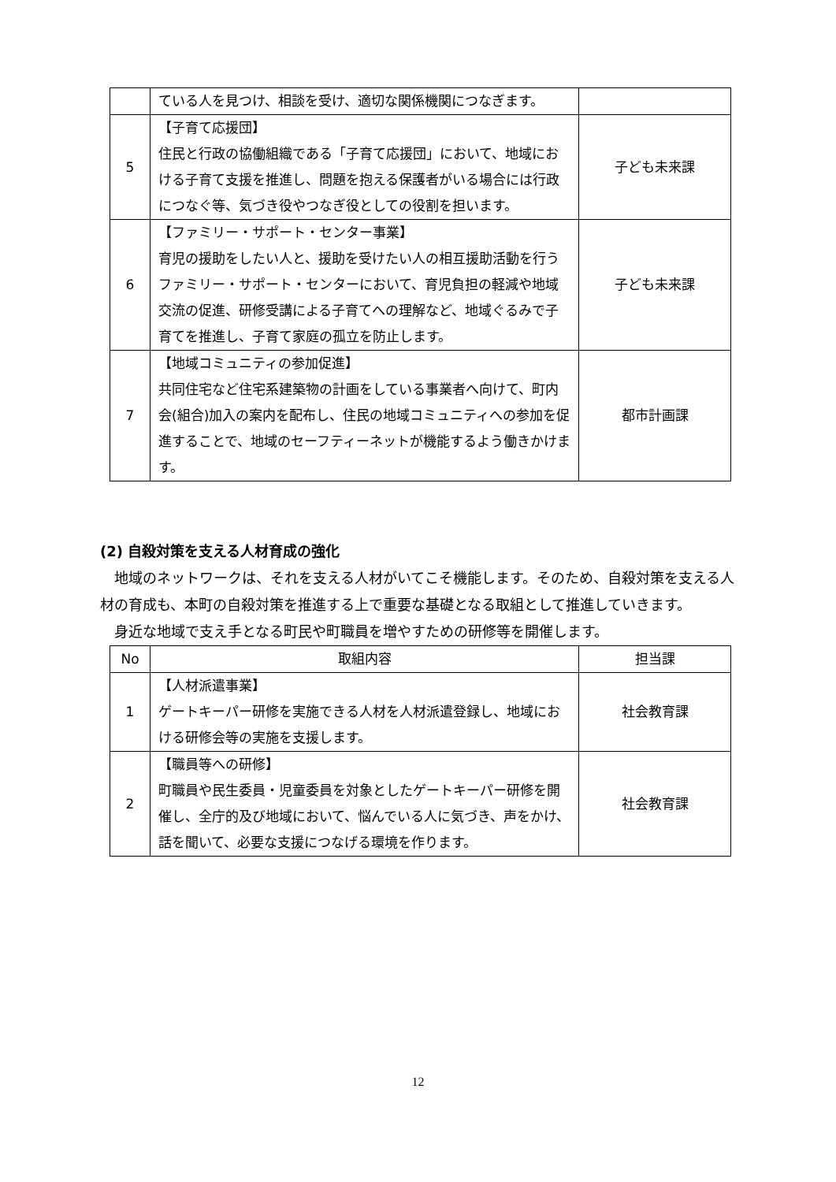| | ている人を見つけ、相談を受け、適切な関係機関につなぎます。 | |
| 5 | 【子育て応援団】 住民と行政の協働組織である「子育て応援団」において、地域における子育て支援を推進し、問題を抱える保護者がいる場合には行政につなぐ等、気づき役やつなぎ役としての役割を担います。 | 子ども未来課 |
| 6 | 【ファミリー・サポート・センター事業】 育児の援助をしたい人と、援助を受けたい人の相互援助活動を行うファミリー・サポート・センターにおいて、育児負担の軽減や地域交流の促進、研修受講による子育てへの理解など、地域ぐるみで子育てを推進し、子育て家庭の孤立を防止します。 | 子ども未来課 |
| 7 | 【地域コミュニティの参加促進】 共同住宅など住宅系建築物の計画をしている事業者へ向けて、町内会(組合)加入の案内を配布し、住民の地域コミュニティへの参加を促進することで、地域のセーフティーネットが機能するよう働きかけます。 | 都市計画課 |
(2) 自殺対策を支える人材育成の強化
地域のネットワークは、それを支える人材がいてこそ機能します。そのため、自殺対策を支える人材の育成も、本町の自殺対策を推進する上で重要な基礎となる取組として推進していきます。
身近な地域で支え手となる町民や町職員を増やすための研修等を開催します。
| No | 取組内容 | 担当課 |
| --- | --- | --- |
| 1 | 【人材派遣事業】 ゲートキーパー研修を実施できる人材を人材派遣登録し、地域における研修会等の実施を支援します。 | 社会教育課 |
| 2 | 【職員等への研修】 町職員や民生委員・児童委員を対象としたゲートキーパー研修を開催し、全庁的及び地域において、悩んでいる人に気づき、声をかけ、話を聞いて、必要な支援につなげる環境を作ります。 | 社会教育課 |
12